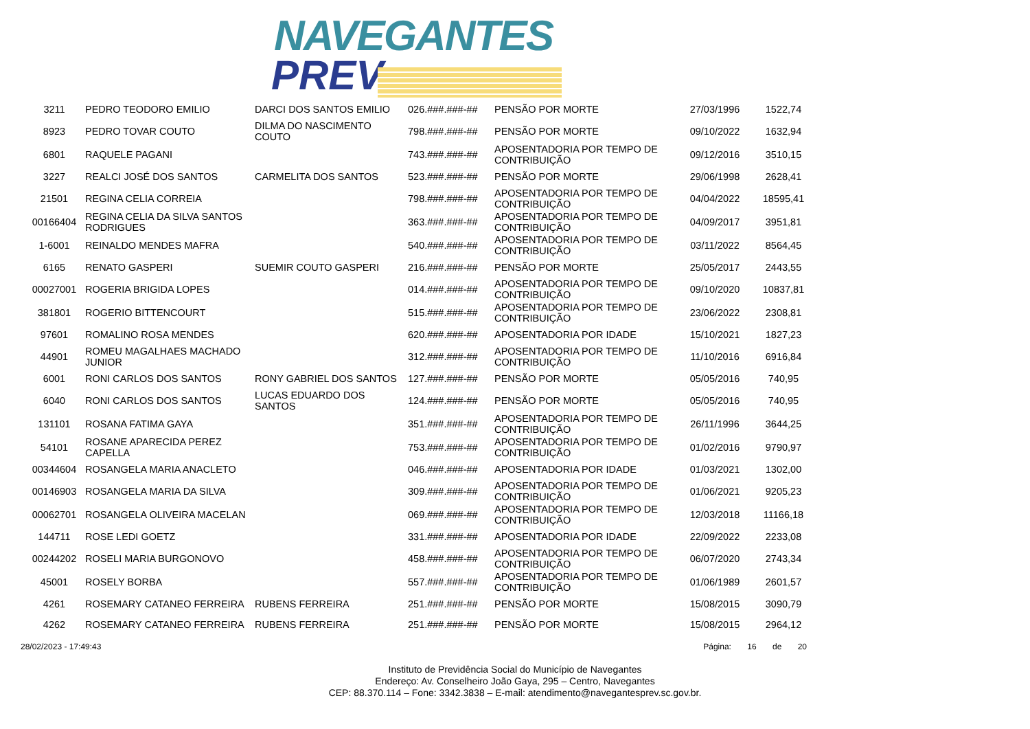NAVEGANTES
PREV
| 3211 | PEDRO TEODORO EMILIO | DARCI DOS SANTOS EMILIO | 026.###.###-## | PENSÃO POR MORTE | 27/03/1996 | 1522,74 |
| 8923 | PEDRO TOVAR COUTO | DILMA DO NASCIMENTO COUTO | 798.###.###-## | PENSÃO POR MORTE | 09/10/2022 | 1632,94 |
| 6801 | RAQUELE PAGANI | | 743.###.###-## | APOSENTADORIA POR TEMPO DE CONTRIBUIÇÃO | 09/12/2016 | 3510,15 |
| 3227 | REALCI JOSÉ DOS SANTOS | CARMELITA DOS SANTOS | 523.###.###-## | PENSÃO POR MORTE | 29/06/1998 | 2628,41 |
| 21501 | REGINA CELIA CORREIA | | 798.###.###-## | APOSENTADORIA POR TEMPO DE CONTRIBUIÇÃO | 04/04/2022 | 18595,41 |
| 00166404 | REGINA CELIA DA SILVA SANTOS RODRIGUES | | 363.###.###-## | APOSENTADORIA POR TEMPO DE CONTRIBUIÇÃO | 04/09/2017 | 3951,81 |
| 1-6001 | REINALDO MENDES MAFRA | | 540.###.###-## | APOSENTADORIA POR TEMPO DE CONTRIBUIÇÃO | 03/11/2022 | 8564,45 |
| 6165 | RENATO GASPERI | SUEMIR COUTO GASPERI | 216.###.###-## | PENSÃO POR MORTE | 25/05/2017 | 2443,55 |
| 00027001 | ROGERIA BRIGIDA LOPES | | 014.###.###-## | APOSENTADORIA POR TEMPO DE CONTRIBUIÇÃO | 09/10/2020 | 10837,81 |
| 381801 | ROGERIO BITTENCOURT | | 515.###.###-## | APOSENTADORIA POR TEMPO DE CONTRIBUIÇÃO | 23/06/2022 | 2308,81 |
| 97601 | ROMALINO ROSA MENDES | | 620.###.###-## | APOSENTADORIA POR IDADE | 15/10/2021 | 1827,23 |
| 44901 | ROMEU MAGALHAES MACHADO JUNIOR | | 312.###.###-## | APOSENTADORIA POR TEMPO DE CONTRIBUIÇÃO | 11/10/2016 | 6916,84 |
| 6001 | RONI CARLOS DOS SANTOS | RONY GABRIEL DOS SANTOS | 127.###.###-## | PENSÃO POR MORTE | 05/05/2016 | 740,95 |
| 6040 | RONI CARLOS DOS SANTOS | LUCAS EDUARDO DOS SANTOS | 124.###.###-## | PENSÃO POR MORTE | 05/05/2016 | 740,95 |
| 131101 | ROSANA FATIMA GAYA | | 351.###.###-## | APOSENTADORIA POR TEMPO DE CONTRIBUIÇÃO | 26/11/1996 | 3644,25 |
| 54101 | ROSANE APARECIDA PEREZ CAPELLA | | 753.###.###-## | APOSENTADORIA POR TEMPO DE CONTRIBUIÇÃO | 01/02/2016 | 9790,97 |
| 00344604 | ROSANGELA MARIA ANACLETO | | 046.###.###-## | APOSENTADORIA POR IDADE | 01/03/2021 | 1302,00 |
| 00146903 | ROSANGELA MARIA DA SILVA | | 309.###.###-## | APOSENTADORIA POR TEMPO DE CONTRIBUIÇÃO | 01/06/2021 | 9205,23 |
| 00062701 | ROSANGELA OLIVEIRA MACELAN | | 069.###.###-## | APOSENTADORIA POR TEMPO DE CONTRIBUIÇÃO | 12/03/2018 | 11166,18 |
| 144711 | ROSE LEDI GOETZ | | 331.###.###-## | APOSENTADORIA POR IDADE | 22/09/2022 | 2233,08 |
| 00244202 | ROSELI MARIA BURGONOVO | | 458.###.###-## | APOSENTADORIA POR TEMPO DE CONTRIBUIÇÃO | 06/07/2020 | 2743,34 |
| 45001 | ROSELY BORBA | | 557.###.###-## | APOSENTADORIA POR TEMPO DE CONTRIBUIÇÃO | 01/06/1989 | 2601,57 |
| 4261 | ROSEMARY CATANEO FERREIRA | RUBENS FERREIRA | 251.###.###-## | PENSÃO POR MORTE | 15/08/2015 | 3090,79 |
| 4262 | ROSEMARY CATANEO FERREIRA | RUBENS FERREIRA | 251.###.###-## | PENSÃO POR MORTE | 15/08/2015 | 2964,12 |
28/02/2023 - 17:49:43 Página: 16 de 20
Instituto de Previdência Social do Município de Navegantes
Endereço: Av. Conselheiro João Gaya, 295 – Centro, Navegantes
CEP: 88.370.114 – Fone: 3342.3838 – E-mail: atendimento@navegantesprev.sc.gov.br.